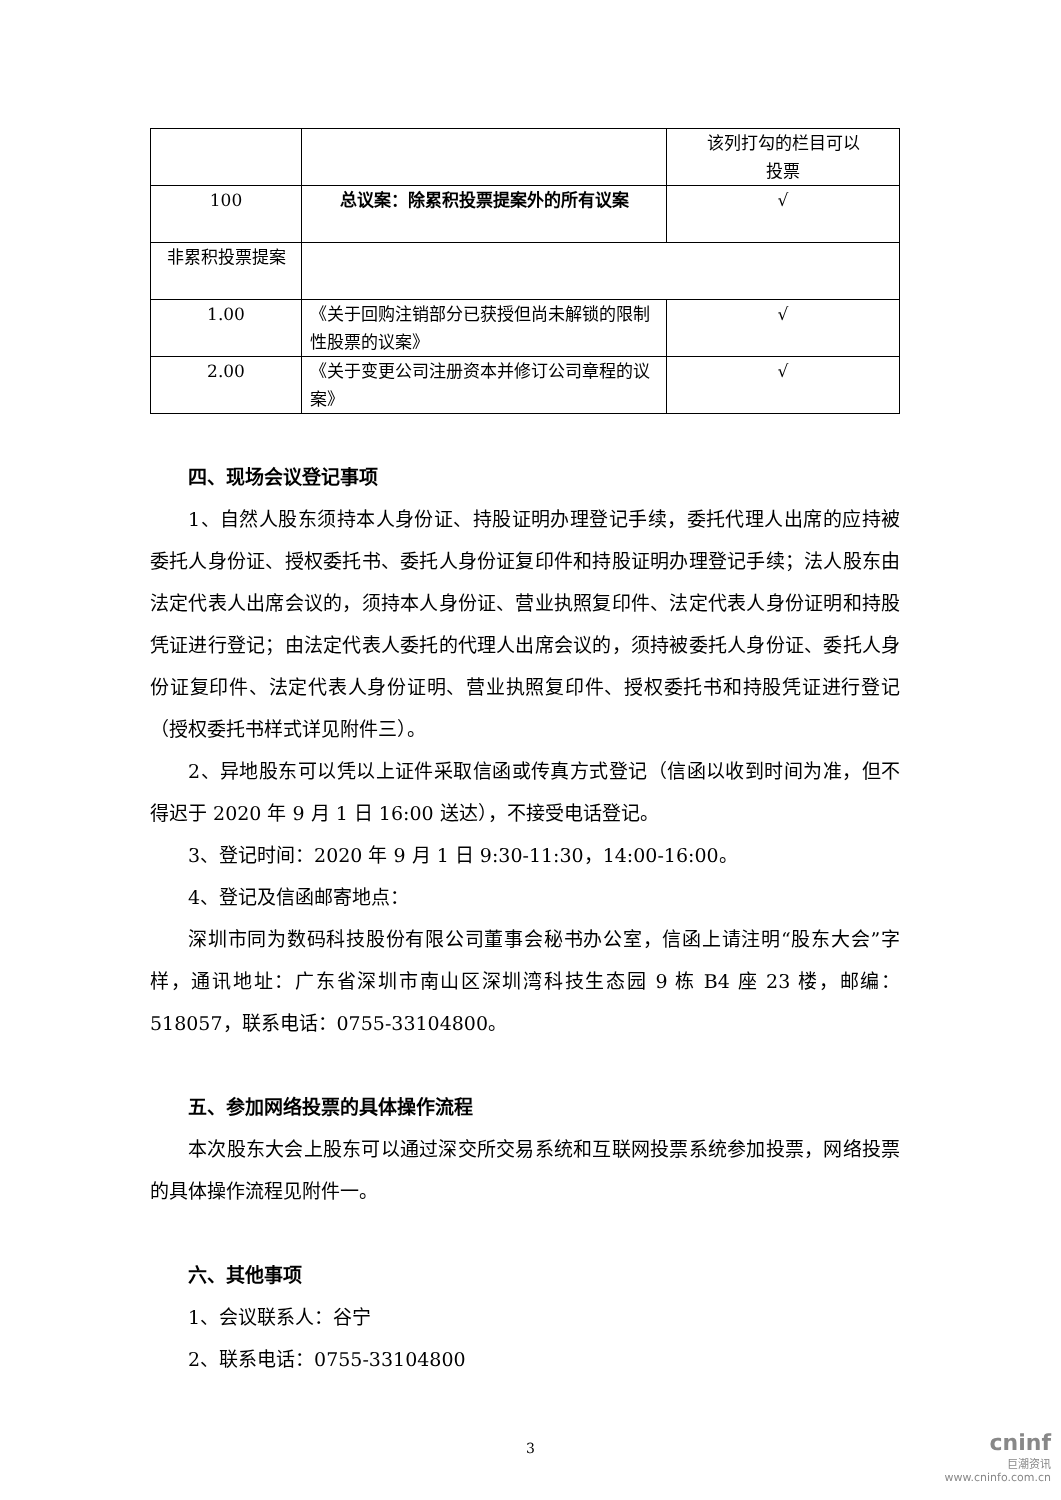| | | 该列打勾的栏目可以 投票 |
| 100 | 总议案：除累积投票提案外的所有议案 | √ |
| 非累积投票提案 | | |
| 1.00 | 《关于回购注销部分已获授但尚未解锁的限制性股票的议案》 | √ |
| 2.00 | 《关于变更公司注册资本并修订公司章程的议案》 | √ |
四、现场会议登记事项
1、自然人股东须持本人身份证、持股证明办理登记手续，委托代理人出席的应持被委托人身份证、授权委托书、委托人身份证复印件和持股证明办理登记手续；法人股东由法定代表人出席会议的，须持本人身份证、营业执照复印件、法定代表人身份证明和持股凭证进行登记；由法定代表人委托的代理人出席会议的，须持被委托人身份证、委托人身份证复印件、法定代表人身份证明、营业执照复印件、授权委托书和持股凭证进行登记（授权委托书样式详见附件三）。
2、异地股东可以凭以上证件采取信函或传真方式登记（信函以收到时间为准，但不得迟于 2020 年 9 月 1 日 16:00 送达），不接受电话登记。
3、登记时间：2020 年 9 月 1 日 9:30-11:30，14:00-16:00。
4、登记及信函邮寄地点：
深圳市同为数码科技股份有限公司董事会秘书办公室，信函上请注明“股东大会”字样，通讯地址：广东省深圳市南山区深圳湾科技生态园 9 栋 B4 座 23 楼，邮编：518057，联系电话：0755-33104800。
五、参加网络投票的具体操作流程
本次股东大会上股东可以通过深交所交易系统和互联网投票系统参加投票，网络投票的具体操作流程见附件一。
六、其他事项
1、会议联系人：谷宁
2、联系电话：0755-33104800
3
cninf
巨潮资讯
www.cninfo.com.cn